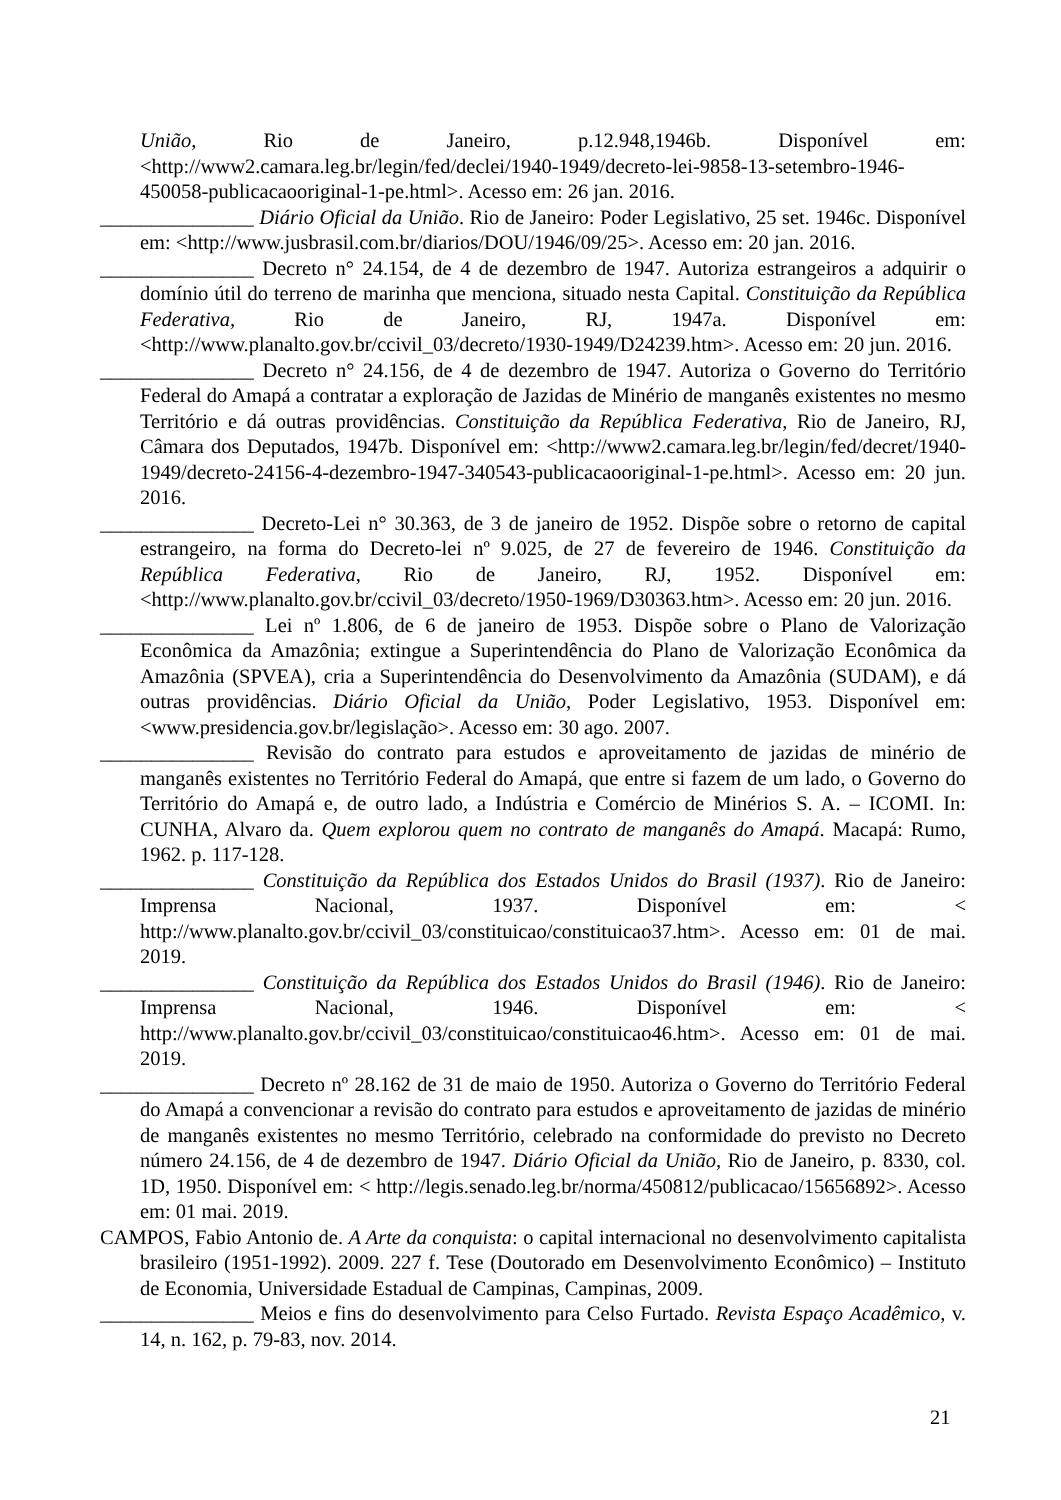União, Rio de Janeiro, p.12.948,1946b. Disponível em: <http://www2.camara.leg.br/legin/fed/declei/1940-1949/decreto-lei-9858-13-setembro-1946-450058-publicacaooriginal-1-pe.html>. Acesso em: 26 jan. 2016.
_______________ Diário Oficial da União. Rio de Janeiro: Poder Legislativo, 25 set. 1946c. Disponível em: <http://www.jusbrasil.com.br/diarios/DOU/1946/09/25>. Acesso em: 20 jan. 2016.
_______________ Decreto n° 24.154, de 4 de dezembro de 1947. Autoriza estrangeiros a adquirir o domínio útil do terreno de marinha que menciona, situado nesta Capital. Constituição da República Federativa, Rio de Janeiro, RJ, 1947a. Disponível em: <http://www.planalto.gov.br/ccivil_03/decreto/1930-1949/D24239.htm>. Acesso em: 20 jun. 2016.
_______________ Decreto n° 24.156, de 4 de dezembro de 1947. Autoriza o Governo do Território Federal do Amapá a contratar a exploração de Jazidas de Minério de manganês existentes no mesmo Território e dá outras providências. Constituição da República Federativa, Rio de Janeiro, RJ, Câmara dos Deputados, 1947b. Disponível em: <http://www2.camara.leg.br/legin/fed/decret/1940-1949/decreto-24156-4-dezembro-1947-340543-publicacaooriginal-1-pe.html>. Acesso em: 20 jun. 2016.
_______________ Decreto-Lei n° 30.363, de 3 de janeiro de 1952. Dispõe sobre o retorno de capital estrangeiro, na forma do Decreto-lei nº 9.025, de 27 de fevereiro de 1946. Constituição da República Federativa, Rio de Janeiro, RJ, 1952. Disponível em: <http://www.planalto.gov.br/ccivil_03/decreto/1950-1969/D30363.htm>. Acesso em: 20 jun. 2016.
_______________ Lei nº 1.806, de 6 de janeiro de 1953. Dispõe sobre o Plano de Valorização Econômica da Amazônia; extingue a Superintendência do Plano de Valorização Econômica da Amazônia (SPVEA), cria a Superintendência do Desenvolvimento da Amazônia (SUDAM), e dá outras providências. Diário Oficial da União, Poder Legislativo, 1953. Disponível em: <www.presidencia.gov.br/legislação>. Acesso em: 30 ago. 2007.
_______________ Revisão do contrato para estudos e aproveitamento de jazidas de minério de manganês existentes no Território Federal do Amapá, que entre si fazem de um lado, o Governo do Território do Amapá e, de outro lado, a Indústria e Comércio de Minérios S. A. – ICOMI. In: CUNHA, Alvaro da. Quem explorou quem no contrato de manganês do Amapá. Macapá: Rumo, 1962. p. 117-128.
_______________ Constituição da República dos Estados Unidos do Brasil (1937). Rio de Janeiro: Imprensa Nacional, 1937. Disponível em: < http://www.planalto.gov.br/ccivil_03/constituicao/constituicao37.htm>. Acesso em: 01 de mai. 2019.
_______________ Constituição da República dos Estados Unidos do Brasil (1946). Rio de Janeiro: Imprensa Nacional, 1946. Disponível em: < http://www.planalto.gov.br/ccivil_03/constituicao/constituicao46.htm>. Acesso em: 01 de mai. 2019.
_______________ Decreto nº 28.162 de 31 de maio de 1950. Autoriza o Governo do Território Federal do Amapá a convencionar a revisão do contrato para estudos e aproveitamento de jazidas de minério de manganês existentes no mesmo Território, celebrado na conformidade do previsto no Decreto número 24.156, de 4 de dezembro de 1947. Diário Oficial da União, Rio de Janeiro, p. 8330, col. 1D, 1950. Disponível em: < http://legis.senado.leg.br/norma/450812/publicacao/15656892>. Acesso em: 01 mai. 2019.
CAMPOS, Fabio Antonio de. A Arte da conquista: o capital internacional no desenvolvimento capitalista brasileiro (1951-1992). 2009. 227 f. Tese (Doutorado em Desenvolvimento Econômico) – Instituto de Economia, Universidade Estadual de Campinas, Campinas, 2009.
_______________ Meios e fins do desenvolvimento para Celso Furtado. Revista Espaço Acadêmico, v. 14, n. 162, p. 79-83, nov. 2014.
21